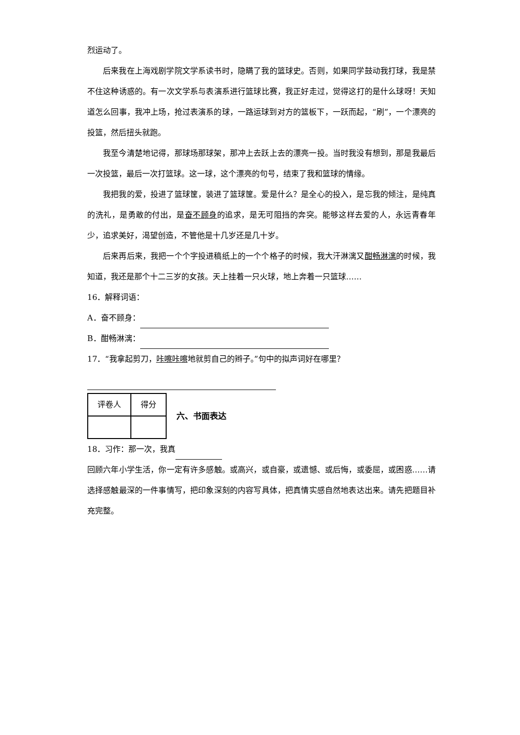烈运动了。
后来我在上海戏剧学院文学系读书时，隐瞒了我的篮球史。否则，如果同学鼓动我打球，我是禁不住这种诱惑的。有一次文学系与表演系进行篮球比赛，我正好走过，觉得这打的是什么球呀！天知道怎么回事，我冲上场，抢过表演系的球，一路运球到对方的篮板下，一跃而起，“刷”，一个漂亮的投篮，然后扭头就跑。
我至今清楚地记得，那球场那球架，那冲上去跃上去的漂亮一投。当时我没有想到，那是我最后一次投篮，最后一次打篮球。这一球，这个漂亮的句号，结束了我和篮球的情缘。
我把我的爱，投进了篮球筐，装进了篮球筐。爱是什么？是全心的投入，是忘我的倾注，是纯真的洗礼，是勇敢的付出，是奋不顾身的追求，是无可阻挡的奔突。能够这样去爱的人，永远青春年少，追求美好，渴望创造，不管他是十几岁还是几十岁。
后来再后来，我把一个个字投进稿纸上的一个个格子的时候，我大汗淋漓又酣畅淋漓的时候，我知道，我还是那个十二三岁的女孩。天上挂着一只火球，地上奔着一只篮球……
16．解释词语：
A．奋不顾身：
B．酣畅淋漓：
17．“我拿起剪刀，咔嚓咔嚓地就剪自己的辫子。”句中的拟声词好在哪里？
| 评卷人 | 得分 |
六、书面表达
18．习作：那一次，我真
回顾六年小学生活，你一定有许多感触。或高兴，或自豪，或遗憾、或后悔，或委屈，或困惑……请选择感触最深的一件事情写，把印象深刻的内容写具体，把真情实感自然地表达出来。请先把题目补充完整。